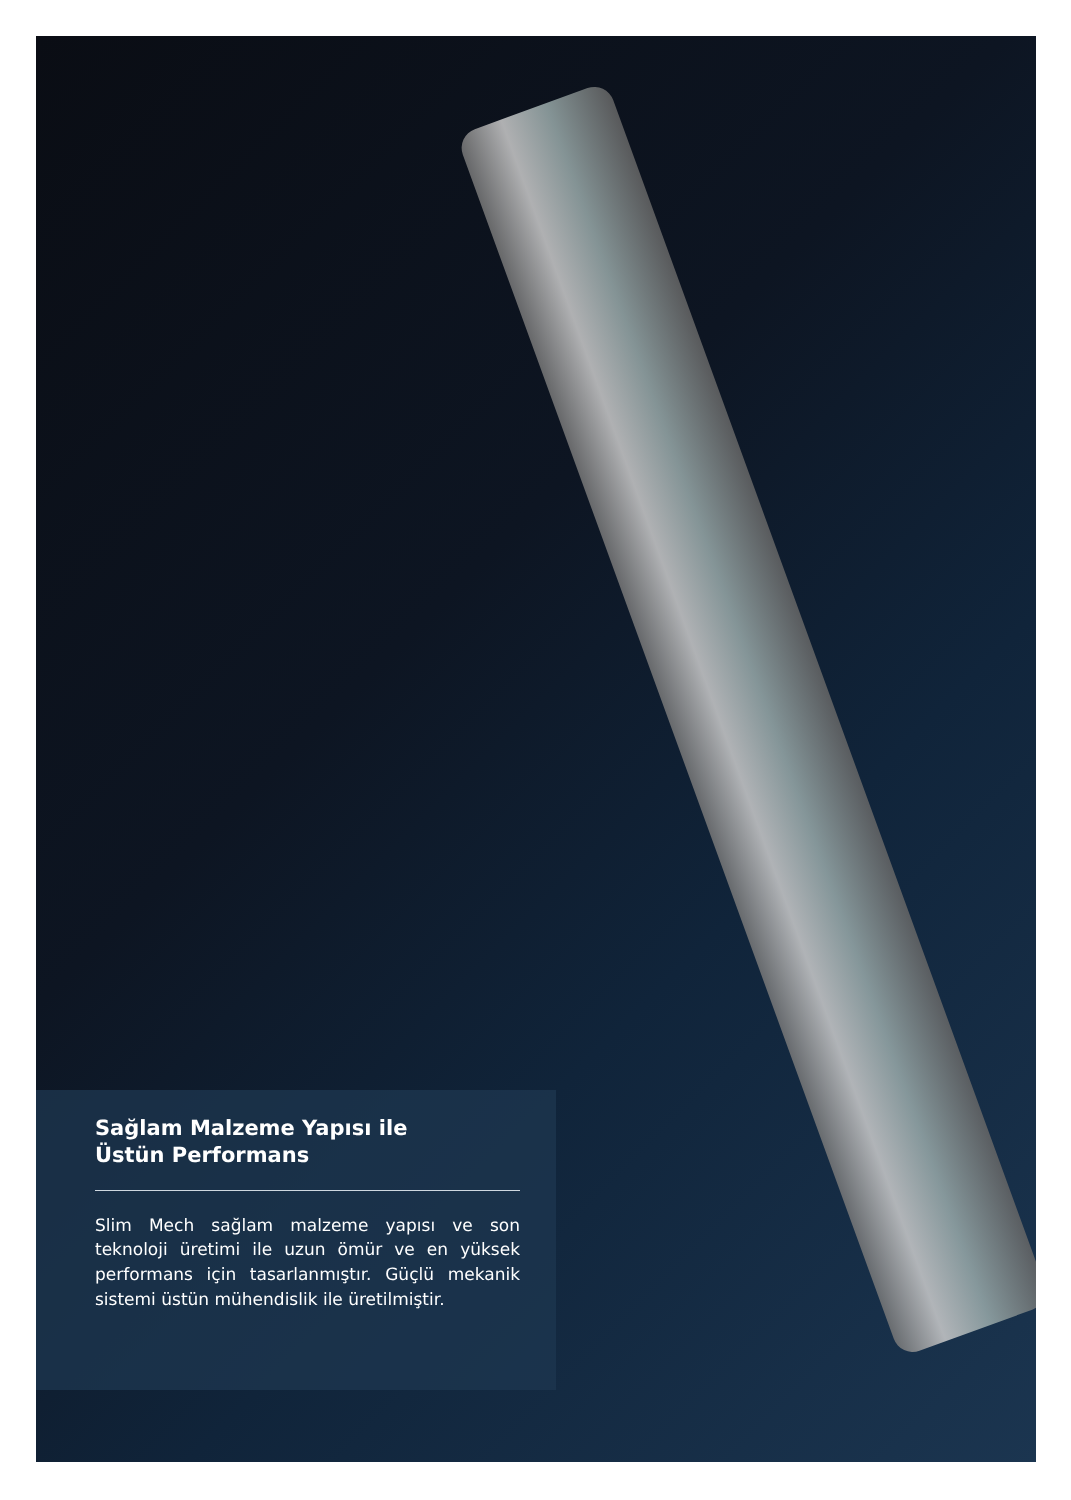Sağlam Malzeme Yapısı ile
Üstün Performans
Slim Mech sağlam malzeme yapısı ve son teknoloji üretimi ile uzun ömür ve en yüksek performans için tasarlanmıştır. Güçlü mekanik sistemi üstün mühendislik ile üretilmiştir.